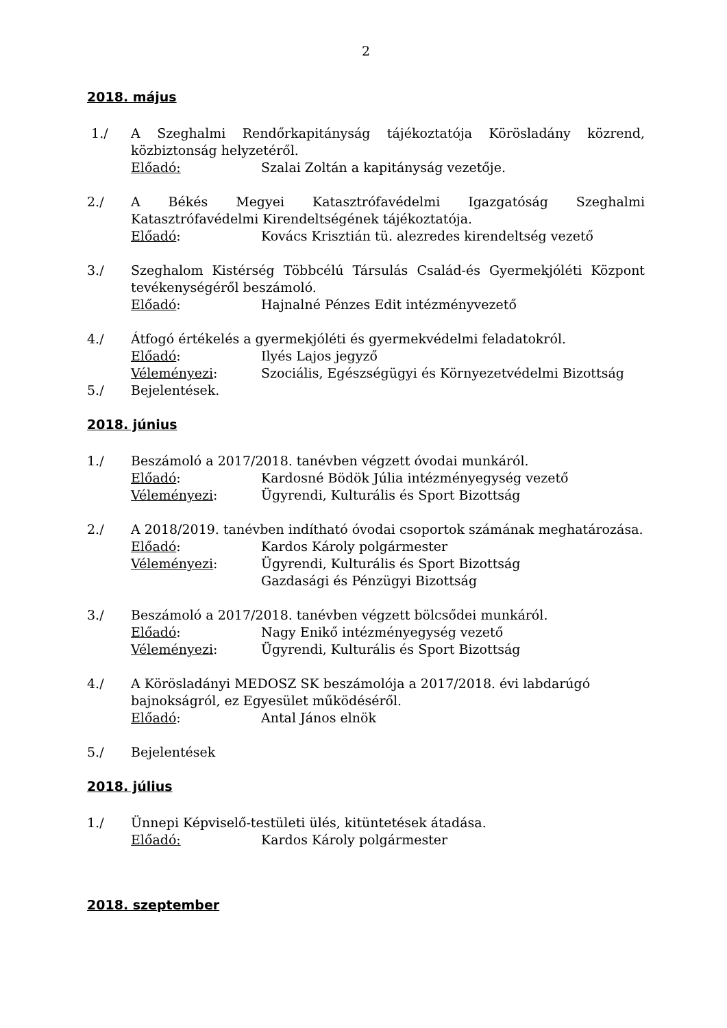2
2018. május
1./ A Szeghalmi Rendőrkapitányság tájékoztatója Körösladány közrend, közbiztonság helyzetéről.
Előadó: Szalai Zoltán a kapitányság vezetője.
2./ A Békés Megyei Katasztrófavédelmi Igazgatóság Szeghalmi Katasztrófavédelmi Kirendeltségének tájékoztatója.
Előadó: Kovács Krisztián tü. alezredes kirendeltség vezető
3./ Szeghalom Kistérség Többcélú Társulás Család-és Gyermekjóléti Központ tevékenységéről beszámoló.
Előadó: Hajnalné Pénzes Edit intézményvezető
4./ Átfogó értékelés a gyermekjóléti és gyermekvédelmi feladatokról.
Előadó: Ilyés Lajos jegyző
Véleményezi: Szociális, Egészségügyi és Környezetvédelmi Bizottság
5./ Bejelentések.
2018. június
1./ Beszámoló a 2017/2018. tanévben végzett óvodai munkáról.
Előadó: Kardosné Bödök Júlia intézményegység vezető
Véleményezi: Ügyrendi, Kulturális és Sport Bizottság
2./ A 2018/2019. tanévben indítható óvodai csoportok számának meghatározása.
Előadó: Kardos Károly polgármester
Véleményezi: Ügyrendi, Kulturális és Sport Bizottság
Gazdasági és Pénzügyi Bizottság
3./ Beszámoló a 2017/2018. tanévben végzett bölcsődei munkáról.
Előadó: Nagy Enikő intézményegység vezető
Véleményezi: Ügyrendi, Kulturális és Sport Bizottság
4./ A Körösladányi MEDOSZ SK beszámolója a 2017/2018. évi labdarúgó bajnokságról, ez Egyesület működéséről.
Előadó: Antal János elnök
5./ Bejelentések
2018. július
1./ Ünnepi Képviselő-testületi ülés, kitüntetések átadása.
Előadó: Kardos Károly polgármester
2018. szeptember